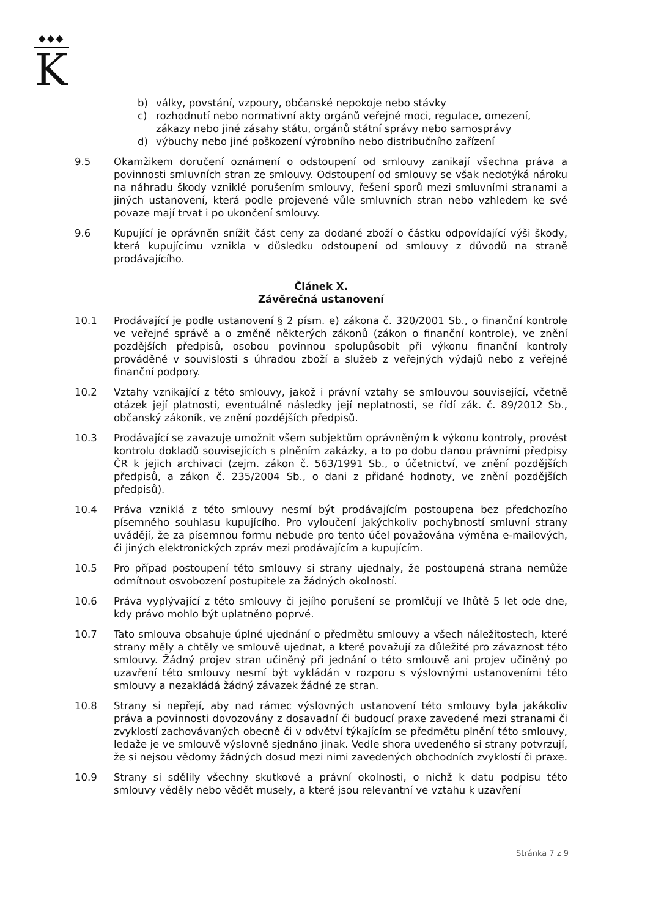◆◆◆
K
b) války, povstání, vzpoury, občanské nepokoje nebo stávky
c) rozhodnutí nebo normativní akty orgánů veřejné moci, regulace, omezení, zákazy nebo jiné zásahy státu, orgánů státní správy nebo samosprávy
d) výbuchy nebo jiné poškození výrobního nebo distribučního zařízení
9.5 Okamžikem doručení oznámení o odstoupení od smlouvy zanikají všechna práva a povinnosti smluvních stran ze smlouvy. Odstoupení od smlouvy se však nedotýká nároku na náhradu škody vzniklé porušením smlouvy, řešení sporů mezi smluvními stranami a jiných ustanovení, která podle projevené vůle smluvních stran nebo vzhledem ke své povaze mají trvat i po ukončení smlouvy.
9.6 Kupující je oprávněn snížit část ceny za dodané zboží o částku odpovídající výši škody, která kupujícímu vznikla v důsledku odstoupení od smlouvy z důvodů na straně prodávajícího.
Článek X.
Závěrečná ustanovení
10.1 Prodávající je podle ustanovení § 2 písm. e) zákona č. 320/2001 Sb., o finanční kontrole ve veřejné správě a o změně některých zákonů (zákon o finanční kontrole), ve znění pozdějších předpisů, osobou povinnou spolupůsobit při výkonu finanční kontroly prováděné v souvislosti s úhradou zboží a služeb z veřejných výdajů nebo z veřejné finanční podpory.
10.2 Vztahy vznikající z této smlouvy, jakož i právní vztahy se smlouvou související, včetně otázek její platnosti, eventuálně následky její neplatnosti, se řídí zák. č. 89/2012 Sb., občanský zákoník, ve znění pozdějších předpisů.
10.3 Prodávající se zavazuje umožnit všem subjektům oprávněným k výkonu kontroly, provést kontrolu dokladů souvisejících s plněním zakázky, a to po dobu danou právními předpisy ČR k jejich archivaci (zejm. zákon č. 563/1991 Sb., o účetnictví, ve znění pozdějších předpisů, a zákon č. 235/2004 Sb., o dani z přidané hodnoty, ve znění pozdějších předpisů).
10.4 Práva vzniklá z této smlouvy nesmí být prodávajícím postoupena bez předchozího písemného souhlasu kupujícího. Pro vyloučení jakýchkoliv pochybností smluvní strany uvádějí, že za písemnou formu nebude pro tento účel považována výměna e-mailových, či jiných elektronických zpráv mezi prodávajícím a kupujícím.
10.5 Pro případ postoupení této smlouvy si strany ujednaly, že postoupená strana nemůže odmítnout osvobození postupitele za žádných okolností.
10.6 Práva vyplývající z této smlouvy či jejího porušení se promlčují ve lhůtě 5 let ode dne, kdy právo mohlo být uplatněno poprvé.
10.7 Tato smlouva obsahuje úplné ujednání o předmětu smlouvy a všech náležitostech, které strany měly a chtěly ve smlouvě ujednat, a které považují za důležité pro závaznost této smlouvy. Žádný projev stran učiněný při jednání o této smlouvě ani projev učiněný po uzavření této smlouvy nesmí být vykládán v rozporu s výslovnými ustanoveními této smlouvy a nezakládá žádný závazek žádné ze stran.
10.8 Strany si nepřejí, aby nad rámec výslovných ustanovení této smlouvy byla jakákoliv práva a povinnosti dovozovány z dosavadní či budoucí praxe zavedené mezi stranami či zvyklostí zachovávaných obecně či v odvětví týkajícím se předmětu plnění této smlouvy, ledaže je ve smlouvě výslovně sjednáno jinak. Vedle shora uvedeného si strany potvrzují, že si nejsou vědomy žádných dosud mezi nimi zavedených obchodních zvyklostí či praxe.
10.9 Strany si sdělily všechny skutkové a právní okolnosti, o nichž k datu podpisu této smlouvy věděly nebo vědět musely, a které jsou relevantní ve vztahu k uzavření
Stránka 7 z 9